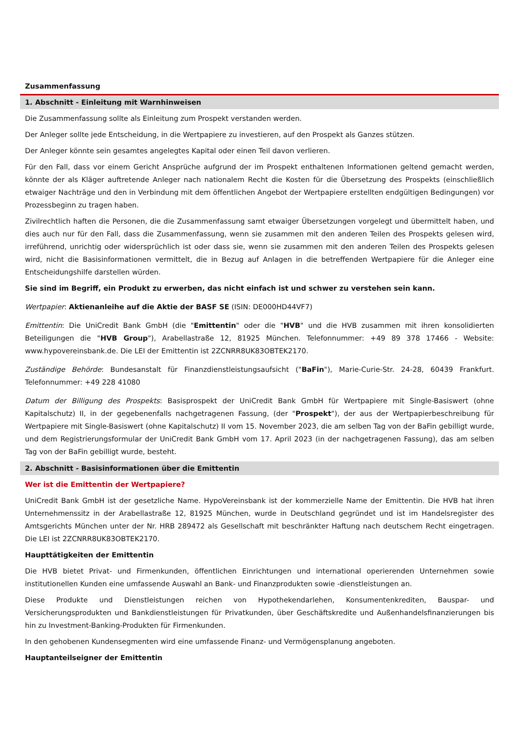Zusammenfassung
1. Abschnitt - Einleitung mit Warnhinweisen
Die Zusammenfassung sollte als Einleitung zum Prospekt verstanden werden.
Der Anleger sollte jede Entscheidung, in die Wertpapiere zu investieren, auf den Prospekt als Ganzes stützen.
Der Anleger könnte sein gesamtes angelegtes Kapital oder einen Teil davon verlieren.
Für den Fall, dass vor einem Gericht Ansprüche aufgrund der im Prospekt enthaltenen Informationen geltend gemacht werden, könnte der als Kläger auftretende Anleger nach nationalem Recht die Kosten für die Übersetzung des Prospekts (einschließlich etwaiger Nachträge und den in Verbindung mit dem öffentlichen Angebot der Wertpapiere erstellten endgültigen Bedingungen) vor Prozessbeginn zu tragen haben.
Zivilrechtlich haften die Personen, die die Zusammenfassung samt etwaiger Übersetzungen vorgelegt und übermittelt haben, und dies auch nur für den Fall, dass die Zusammenfassung, wenn sie zusammen mit den anderen Teilen des Prospekts gelesen wird, irreführend, unrichtig oder widersprüchlich ist oder dass sie, wenn sie zusammen mit den anderen Teilen des Prospekts gelesen wird, nicht die Basisinformationen vermittelt, die in Bezug auf Anlagen in die betreffenden Wertpapiere für die Anleger eine Entscheidungshilfe darstellen würden.
Sie sind im Begriff, ein Produkt zu erwerben, das nicht einfach ist und schwer zu verstehen sein kann.
Wertpapier: Aktienanleihe auf die Aktie der BASF SE (ISIN: DE000HD44VF7)
Emittentin: Die UniCredit Bank GmbH (die "Emittentin" oder die "HVB" und die HVB zusammen mit ihren konsolidierten Beteiligungen die "HVB Group"), Arabellastraße 12, 81925 München. Telefonnummer: +49 89 378 17466 - Website: www.hypovereinsbank.de. Die LEI der Emittentin ist 2ZCNRR8UK83OBTEK2170.
Zuständige Behörde: Bundesanstalt für Finanzdienstleistungsaufsicht ("BaFin"), Marie-Curie-Str. 24-28, 60439 Frankfurt. Telefonnummer: +49 228 41080
Datum der Billigung des Prospekts: Basisprospekt der UniCredit Bank GmbH für Wertpapiere mit Single-Basiswert (ohne Kapitalschutz) II, in der gegebenenfalls nachgetragenen Fassung, (der "Prospekt"), der aus der Wertpapierbeschreibung für Wertpapiere mit Single-Basiswert (ohne Kapitalschutz) II vom 15. November 2023, die am selben Tag von der BaFin gebilligt wurde, und dem Registrierungsformular der UniCredit Bank GmbH vom 17. April 2023 (in der nachgetragenen Fassung), das am selben Tag von der BaFin gebilligt wurde, besteht.
2. Abschnitt - Basisinformationen über die Emittentin
Wer ist die Emittentin der Wertpapiere?
UniCredit Bank GmbH ist der gesetzliche Name. HypoVereinsbank ist der kommerzielle Name der Emittentin. Die HVB hat ihren Unternehmenssitz in der Arabellastraße 12, 81925 München, wurde in Deutschland gegründet und ist im Handelsregister des Amtsgerichts München unter der Nr. HRB 289472 als Gesellschaft mit beschränkter Haftung nach deutschem Recht eingetragen. Die LEI ist 2ZCNRR8UK83OBTEK2170.
Haupttätigkeiten der Emittentin
Die HVB bietet Privat- und Firmenkunden, öffentlichen Einrichtungen und international operierenden Unternehmen sowie institutionellen Kunden eine umfassende Auswahl an Bank- und Finanzprodukten sowie -dienstleistungen an.
Diese Produkte und Dienstleistungen reichen von Hypothekendarlehen, Konsumentenkrediten, Bauspar- und Versicherungsprodukten und Bankdienstleistungen für Privatkunden, über Geschäftskredite und Außenhandelsfinanzierungen bis hin zu Investment-Banking-Produkten für Firmenkunden.
In den gehobenen Kundensegmenten wird eine umfassende Finanz- und Vermögensplanung angeboten.
Hauptanteilseigner der Emittentin